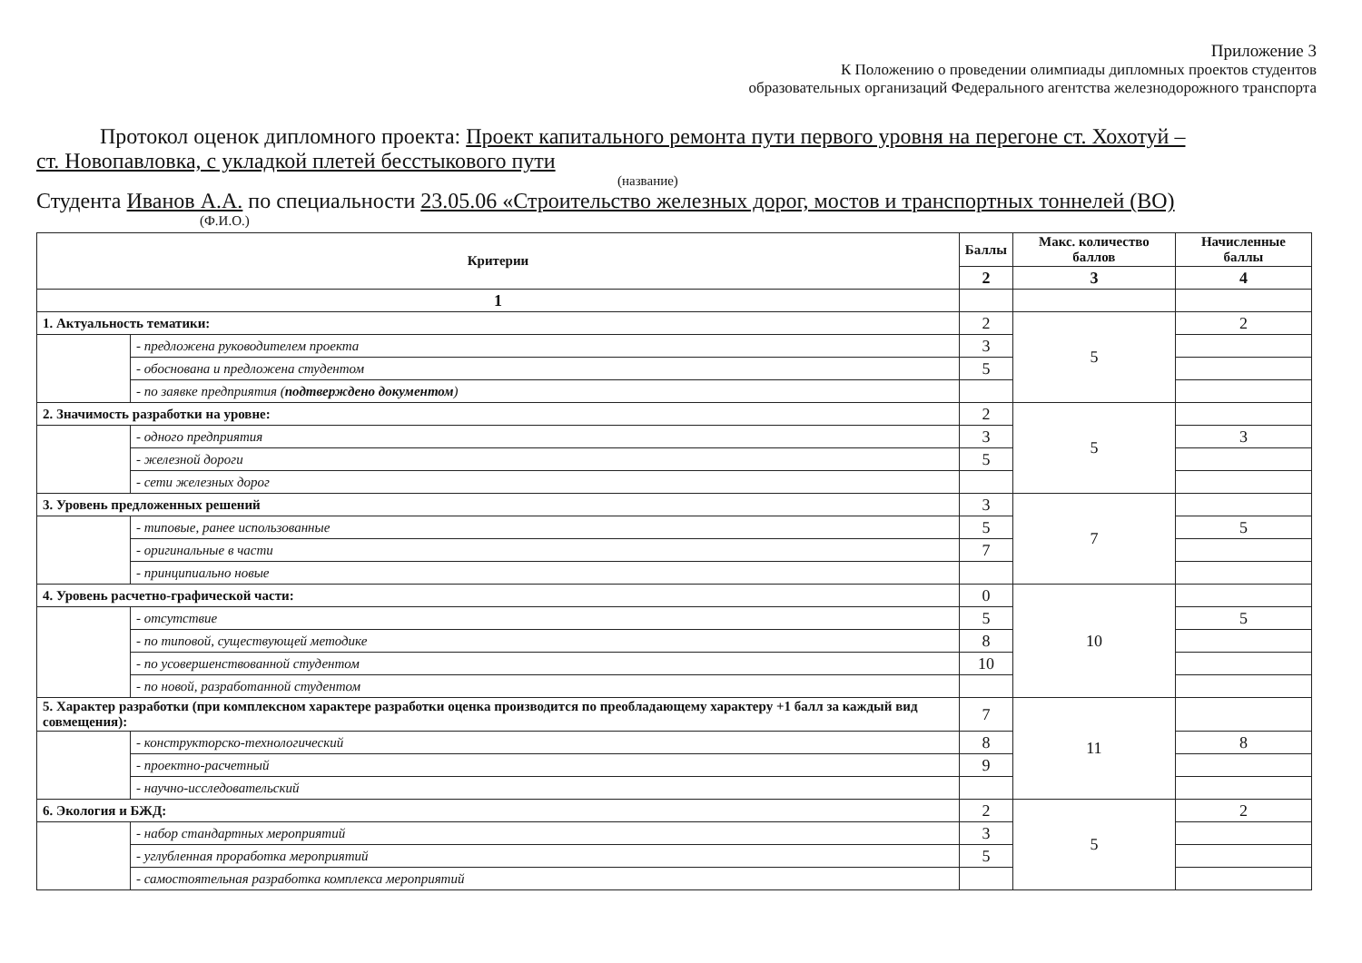Приложение 3
К Положению о проведении олимпиады дипломных проектов студентов
образовательных организаций Федерального агентства железнодорожного транспорта
Протокол оценок дипломного проекта: Проект капитального ремонта пути первого уровня на перегоне ст. Хохотуй –
ст. Новопавловка, с укладкой плетей бесстыкового пути
(название)
Студента Иванов А.А. по специальности 23.05.06 «Строительство железных дорог, мостов и транспортных тоннелей (ВО)
(Ф.И.О.)
| Критерии | | Баллы | Макс. количество баллов | Начисленные баллы |
| --- | --- | --- | --- | --- |
| | | 2 | 3 | 4 |
| 1 | | | | |
| 1. Актуальность тематики: | | 2 | 5 | 2 |
| | - предложена руководителем проекта | 3 | | |
| | - обоснована и предложена студентом | 5 | | |
| | - по заявке предприятия ( подтверждено документом ) | | | |
| 2. Значимость разработки на уровне: | | 2 | 5 | |
| | - одного предприятия | 3 | | 3 |
| | - железной дороги | 5 | | |
| | - сети железных дорог | | | |
| 3. Уровень предложенных решений | | 3 | 7 | |
| | - типовые, ранее использованные | 5 | | 5 |
| | - оригинальные в части | 7 | | |
| | - принципиально новые | | | |
| 4. Уровень расчетно-графической части: | | 0 | 10 | |
| | - отсутствие | 5 | | 5 |
| | - по типовой, существующей методике | 8 | | |
| | - по усовершенствованной студентом | 10 | | |
| | - по новой, разработанной студентом | | | |
| 5. Характер разработки (при комплексном характере разработки оценка производится по преобладающему характеру +1 балл за каждый вид совмещения): | | 7 | 11 | |
| | - конструкторско-технологический | 8 | | 8 |
| | - проектно-расчетный | 9 | | |
| | - научно-исследовательский | | | |
| 6. Экология и БЖД: | | 2 | 5 | 2 |
| | - набор стандартных мероприятий | 3 | | |
| | - углубленная проработка мероприятий | 5 | | |
| | - самостоятельная разработка комплекса мероприятий | | | |